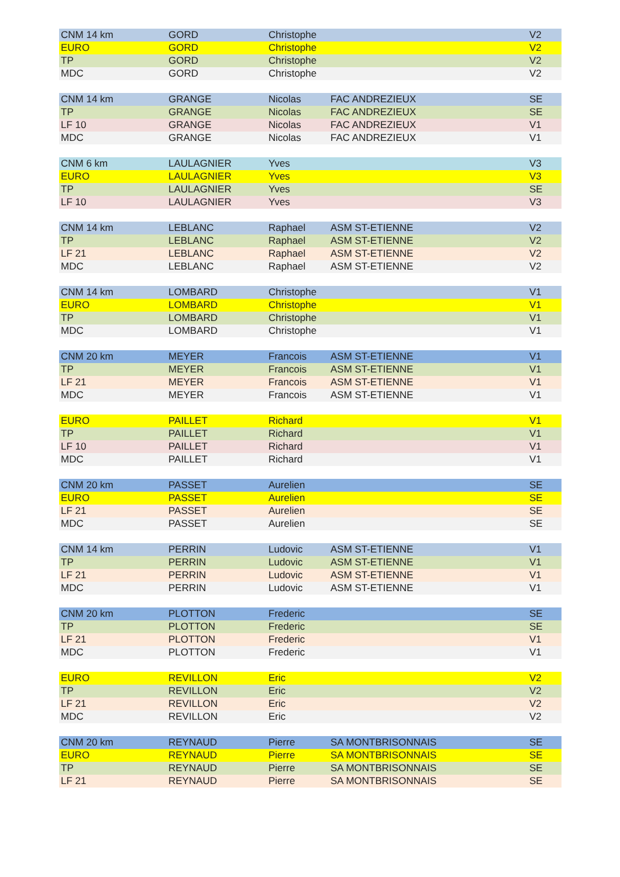| CNM 14 km | GORD | Christophe | | V2 |
| EURO | GORD | Christophe | | V2 |
| TP | GORD | Christophe | | V2 |
| MDC | GORD | Christophe | | V2 |
| CNM 14 km | GRANGE | Nicolas | FAC ANDREZIEUX | SE |
| TP | GRANGE | Nicolas | FAC ANDREZIEUX | SE |
| LF 10 | GRANGE | Nicolas | FAC ANDREZIEUX | V1 |
| MDC | GRANGE | Nicolas | FAC ANDREZIEUX | V1 |
| CNM 6 km | LAULAGNIER | Yves | | V3 |
| EURO | LAULAGNIER | Yves | | V3 |
| TP | LAULAGNIER | Yves | | SE |
| LF 10 | LAULAGNIER | Yves | | V3 |
| CNM 14 km | LEBLANC | Raphael | ASM ST-ETIENNE | V2 |
| TP | LEBLANC | Raphael | ASM ST-ETIENNE | V2 |
| LF 21 | LEBLANC | Raphael | ASM ST-ETIENNE | V2 |
| MDC | LEBLANC | Raphael | ASM ST-ETIENNE | V2 |
| CNM 14 km | LOMBARD | Christophe | | V1 |
| EURO | LOMBARD | Christophe | | V1 |
| TP | LOMBARD | Christophe | | V1 |
| MDC | LOMBARD | Christophe | | V1 |
| CNM 20 km | MEYER | Francois | ASM ST-ETIENNE | V1 |
| TP | MEYER | Francois | ASM ST-ETIENNE | V1 |
| LF 21 | MEYER | Francois | ASM ST-ETIENNE | V1 |
| MDC | MEYER | Francois | ASM ST-ETIENNE | V1 |
| EURO | PAILLET | Richard | | V1 |
| TP | PAILLET | Richard | | V1 |
| LF 10 | PAILLET | Richard | | V1 |
| MDC | PAILLET | Richard | | V1 |
| CNM 20 km | PASSET | Aurelien | | SE |
| EURO | PASSET | Aurelien | | SE |
| LF 21 | PASSET | Aurelien | | SE |
| MDC | PASSET | Aurelien | | SE |
| CNM 14 km | PERRIN | Ludovic | ASM ST-ETIENNE | V1 |
| TP | PERRIN | Ludovic | ASM ST-ETIENNE | V1 |
| LF 21 | PERRIN | Ludovic | ASM ST-ETIENNE | V1 |
| MDC | PERRIN | Ludovic | ASM ST-ETIENNE | V1 |
| CNM 20 km | PLOTTON | Frederic | | SE |
| TP | PLOTTON | Frederic | | SE |
| LF 21 | PLOTTON | Frederic | | V1 |
| MDC | PLOTTON | Frederic | | V1 |
| EURO | REVILLON | Eric | | V2 |
| TP | REVILLON | Eric | | V2 |
| LF 21 | REVILLON | Eric | | V2 |
| MDC | REVILLON | Eric | | V2 |
| CNM 20 km | REYNAUD | Pierre | SA MONTBRISONNAIS | SE |
| EURO | REYNAUD | Pierre | SA MONTBRISONNAIS | SE |
| TP | REYNAUD | Pierre | SA MONTBRISONNAIS | SE |
| LF 21 | REYNAUD | Pierre | SA MONTBRISONNAIS | SE |